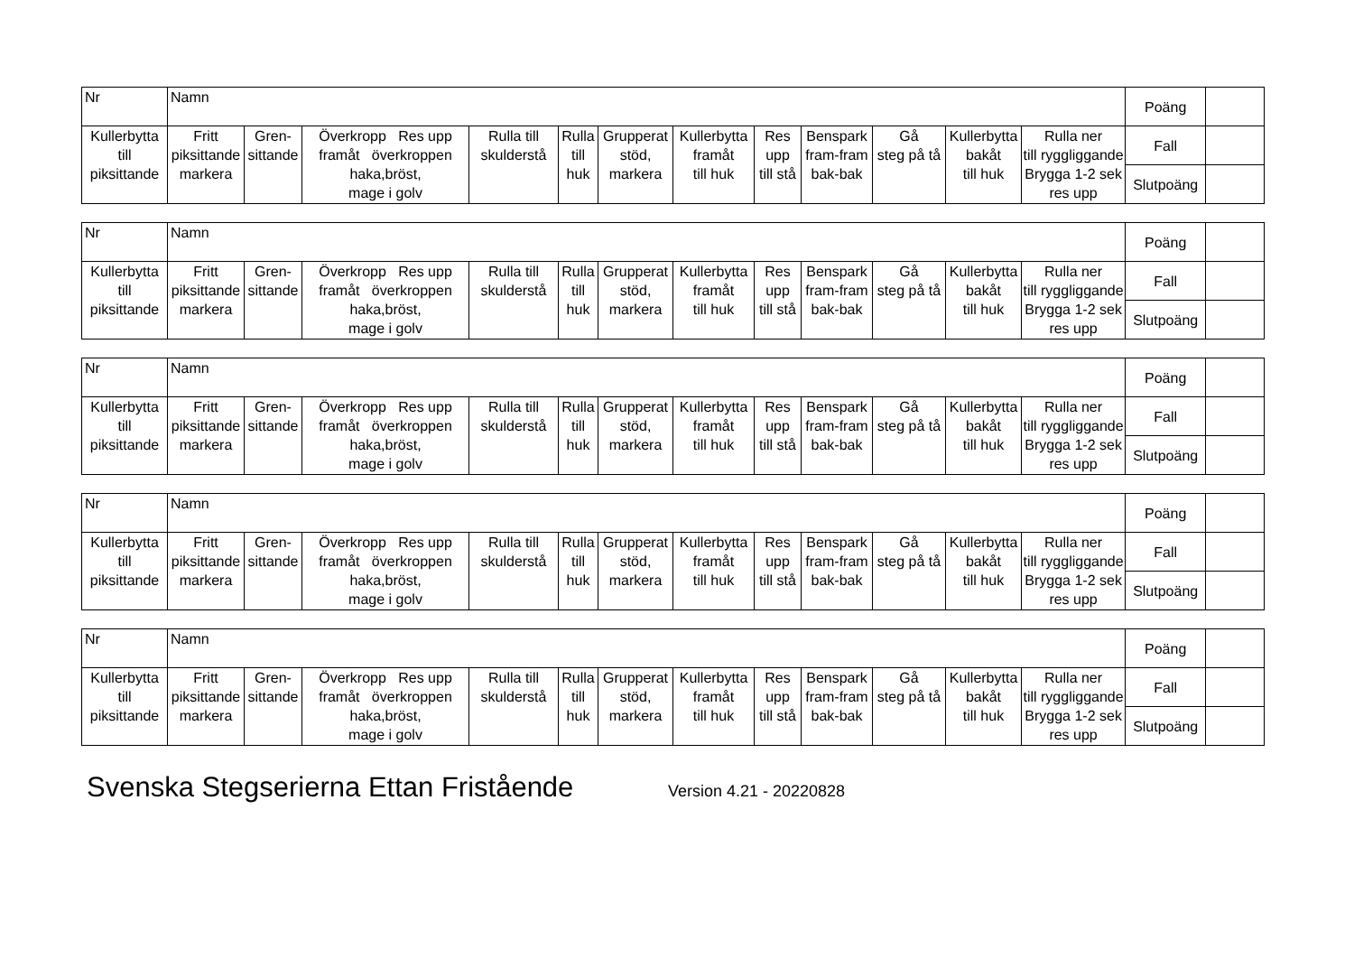| Nr | Namn | | | | | | | | | | | | Poäng | |
| Kullerbytta till piksittande | Fritt piksittande markera | Gren- sittande | Överkropp Res upp framåt överkroppen haka,bröst, mage i golv | Rulla till skulderstå | Rulla till huk | Grupperat stöd, markera | Kullerbytta framåt till huk | Res upp till stå | Benspark fram-fram bak-bak | Gå steg på tå | Kullerbytta bakåt till huk | Rulla ner till ryggliggande Brygga 1-2 sek res upp | Fall | |
| | | | | | | | | | | | | | Slutpoäng | |
| Nr | Namn | | | | | | | | | | | | Poäng | |
| Kullerbytta till piksittande | Fritt piksittande markera | Gren- sittande | Överkropp Res upp framåt överkroppen haka,bröst, mage i golv | Rulla till skulderstå | Rulla till huk | Grupperat stöd, markera | Kullerbytta framåt till huk | Res upp till stå | Benspark fram-fram bak-bak | Gå steg på tå | Kullerbytta bakåt till huk | Rulla ner till ryggliggande Brygga 1-2 sek res upp | Fall | |
| | | | | | | | | | | | | | Slutpoäng | |
| Nr | Namn | | | | | | | | | | | | Poäng | |
| Kullerbytta till piksittande | Fritt piksittande markera | Gren- sittande | Överkropp Res upp framåt överkroppen haka,bröst, mage i golv | Rulla till skulderstå | Rulla till huk | Grupperat stöd, markera | Kullerbytta framåt till huk | Res upp till stå | Benspark fram-fram bak-bak | Gå steg på tå | Kullerbytta bakåt till huk | Rulla ner till ryggliggande Brygga 1-2 sek res upp | Fall | |
| | | | | | | | | | | | | | Slutpoäng | |
| Nr | Namn | | | | | | | | | | | | Poäng | |
| Kullerbytta till piksittande | Fritt piksittande markera | Gren- sittande | Överkropp Res upp framåt överkroppen haka,bröst, mage i golv | Rulla till skulderstå | Rulla till huk | Grupperat stöd, markera | Kullerbytta framåt till huk | Res upp till stå | Benspark fram-fram bak-bak | Gå steg på tå | Kullerbytta bakåt till huk | Rulla ner till ryggliggande Brygga 1-2 sek res upp | Fall | |
| | | | | | | | | | | | | | Slutpoäng | |
| Nr | Namn | | | | | | | | | | | | Poäng | |
| Kullerbytta till piksittande | Fritt piksittande markera | Gren- sittande | Överkropp Res upp framåt överkroppen haka,bröst, mage i golv | Rulla till skulderstå | Rulla till huk | Grupperat stöd, markera | Kullerbytta framåt till huk | Res upp till stå | Benspark fram-fram bak-bak | Gå steg på tå | Kullerbytta bakåt till huk | Rulla ner till ryggliggande Brygga 1-2 sek res upp | Fall | |
| | | | | | | | | | | | | | Slutpoäng | |
Svenska Stegserierna Ettan Fristående Version 4.21 - 20220828